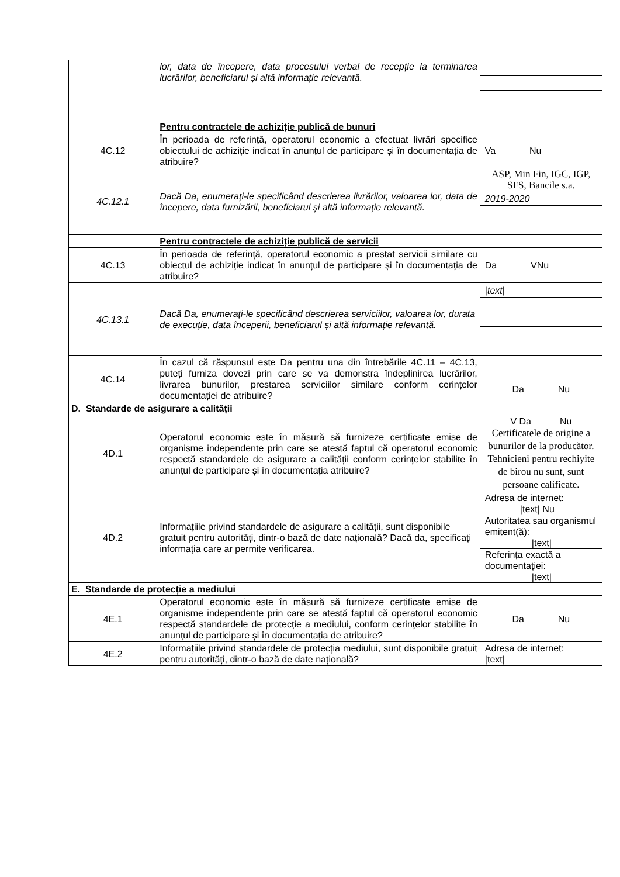| | lor, data de începere, data procesului verbal de recepție la terminarea lucrărilor, beneficiarul și altă informație relevantă. | |
| | Pentru contractele de achiziție publică de bunuri | |
| 4C.12 | În perioada de referință, operatorul economic a efectuat livrări specifice obiectului de achiziție indicat în anunțul de participare și în documentația de atribuire? | Va Nu |
| 4C.12.1 | Dacă Da, enumerați-le specificând descrierea livrărilor, valoarea lor, data de începere, data furnizării, beneficiarul și altă informație relevantă. | / ASP, Min Fin, IGC, IGP, SFS, Bancile s.a. / / 2019-2020 / |
| | Pentru contractele de achiziție publică de servicii | |
| 4C.13 | În perioada de referință, operatorul economic a prestat servicii similare cu obiectul de achiziție indicat în anunțul de participare și în documentația de atribuire? | Da VNu |
| 4C.13.1 | Dacă Da, enumerați-le specificând descrierea serviciilor, valoarea lor, durata de execuție, data începerii, beneficiarul și altă informație relevantă. | / / text / / |
| 4C.14 | În cazul că răspunsul este Da pentru una din întrebările 4C.11 – 4C.13, puteți furniza dovezi prin care se va demonstra îndeplinirea lucrărilor, livrarea bunurilor, prestarea serviciilor similare conform cerințelor documentației de atribuire? | Da Nu |
| D. Standarde de asigurare a calității | | |
| 4D.1 | Operatorul economic este în măsură să furnizeze certificate emise de organisme independente prin care se atestă faptul că operatorul economic respectă standardele de asigurare a calității conform cerințelor stabilite în anunțul de participare și în documentația atribuire? | V Da Nu Certificatele de origine a bunurilor de la producător. Tehnicieni pentru rechiyite de birou nu sunt, sunt persoane calificate. |
| 4D.2 | Informațiile privind standardele de asigurare a calității, sunt disponibile gratuit pentru autorități, dintr-o bază de date națională? Dacă da, specificați informația care ar permite verificarea. | / Adresa de internet: /text/ Nu / / Autoritatea sau organismul emitent(ă): /text/ / / Referința exactă a documentației: /text/ / |
| E. Standarde de protecție a mediului | | |
| 4E.1 | Operatorul economic este în măsură să furnizeze certificate emise de organisme independente prin care se atestă faptul că operatorul economic respectă standardele de protecție a mediului, conform cerințelor stabilite în anunțul de participare și în documentația de atribuire? | Da Nu |
| 4E.2 | Informațiile privind standardele de protecția mediului, sunt disponibile gratuit pentru autorități, dintr-o bază de date națională? | Adresa de internet: /text/ |